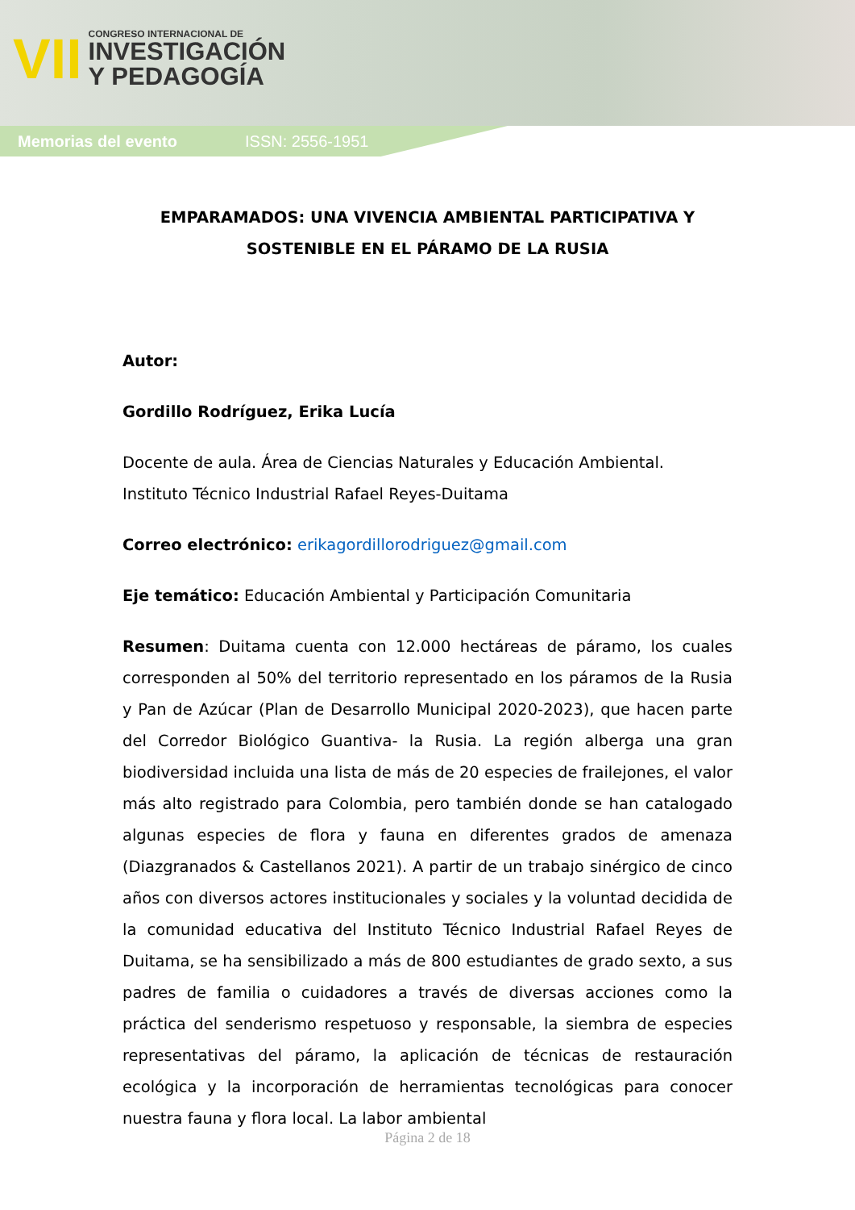VII
CONGRESO INTERNACIONAL DE
INVESTIGACIÓN
Y PEDAGOGÍA
Memorias del evento ISSN: 2556-1951
EMPARAMADOS: UNA VIVENCIA AMBIENTAL PARTICIPATIVA Y SOSTENIBLE EN EL PÁRAMO DE LA RUSIA
Autor:
Gordillo Rodríguez, Erika Lucía
Docente de aula. Área de Ciencias Naturales y Educación Ambiental. Instituto Técnico Industrial Rafael Reyes-Duitama
Correo electrónico: erikagordillorodriguez@gmail.com
Eje temático: Educación Ambiental y Participación Comunitaria
Resumen: Duitama cuenta con 12.000 hectáreas de páramo, los cuales corresponden al 50% del territorio representado en los páramos de la Rusia y Pan de Azúcar (Plan de Desarrollo Municipal 2020-2023), que hacen parte del Corredor Biológico Guantiva- la Rusia. La región alberga una gran biodiversidad incluida una lista de más de 20 especies de frailejones, el valor más alto registrado para Colombia, pero también donde se han catalogado algunas especies de flora y fauna en diferentes grados de amenaza (Diazgranados & Castellanos 2021). A partir de un trabajo sinérgico de cinco años con diversos actores institucionales y sociales y la voluntad decidida de la comunidad educativa del Instituto Técnico Industrial Rafael Reyes de Duitama, se ha sensibilizado a más de 800 estudiantes de grado sexto, a sus padres de familia o cuidadores a través de diversas acciones como la práctica del senderismo respetuoso y responsable, la siembra de especies representativas del páramo, la aplicación de técnicas de restauración ecológica y la incorporación de herramientas tecnológicas para conocer nuestra fauna y flora local. La labor ambiental
Página 2 de 18